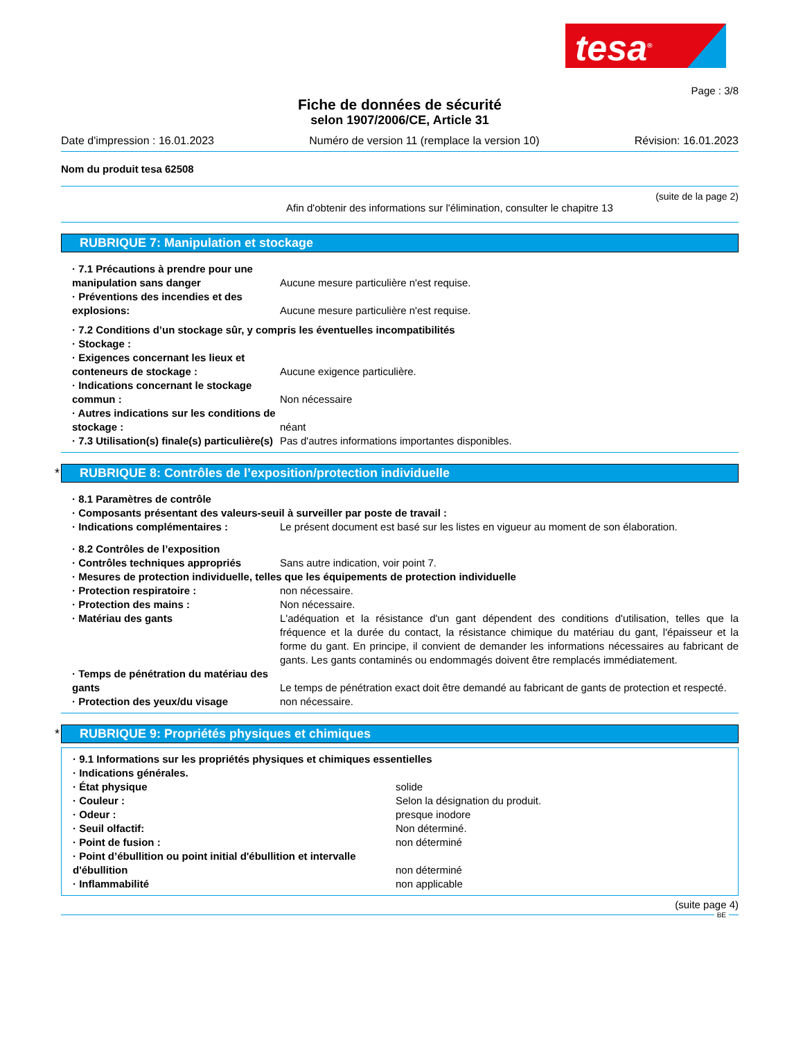tesa<sup>®</sup>
Page : 3/8
Fiche de données de sécurité
selon 1907/2006/CE, Article 31
Date d'impression : 16.01.2023 Numéro de version 11 (remplace la version 10) Révision: 16.01.2023
Nom du produit tesa 62508
(suite de la page 2)
Afin d'obtenir des informations sur l'élimination, consulter le chapitre 13
RUBRIQUE 7: Manipulation et stockage
· 7.1 Précautions à prendre pour une manipulation sans danger
Aucune mesure particulière n'est requise.
· Préventions des incendies et des explosions:
Aucune mesure particulière n'est requise.
· 7.2 Conditions d’un stockage sûr, y compris les éventuelles incompatibilités
· Stockage :
· Exigences concernant les lieux et conteneurs de stockage :
Aucune exigence particulière.
· Indications concernant le stockage commun :
Non nécessaire
· Autres indications sur les conditions de stockage :
néant
· 7.3 Utilisation(s) finale(s) particulière(s)
Pas d'autres informations importantes disponibles.
* RUBRIQUE 8: Contrôles de l’exposition/protection individuelle
· 8.1 Paramètres de contrôle
· Composants présentant des valeurs-seuil à surveiller par poste de travail :
· Indications complémentaires : Le présent document est basé sur les listes en vigueur au moment de son élaboration.
· 8.2 Contrôles de l’exposition
· Contrôles techniques appropriés Sans autre indication, voir point 7.
· Mesures de protection individuelle, telles que les équipements de protection individuelle
· Protection respiratoire : non nécessaire.
· Protection des mains : Non nécessaire.
· Matériau des gants L'adéquation et la résistance d'un gant dépendent des conditions d'utilisation, telles que la fréquence et la durée du contact, la résistance chimique du matériau du gant, l'épaisseur et la forme du gant. En principe, il convient de demander les informations nécessaires au fabricant de gants. Les gants contaminés ou endommagés doivent être remplacés immédiatement.
· Temps de pénétration du matériau des gants
Le temps de pénétration exact doit être demandé au fabricant de gants de protection et respecté.
· Protection des yeux/du visage non nécessaire.
* RUBRIQUE 9: Propriétés physiques et chimiques
· 9.1 Informations sur les propriétés physiques et chimiques essentielles
· Indications générales.
· État physique solide
· Couleur : Selon la désignation du produit.
· Odeur : presque inodore
· Seuil olfactif: Non déterminé.
· Point de fusion : non déterminé
· Point d’ébullition ou point initial d'ébullition et intervalle d'ébullition
non déterminé
· Inflammabilité non applicable
(suite page 4)
BE